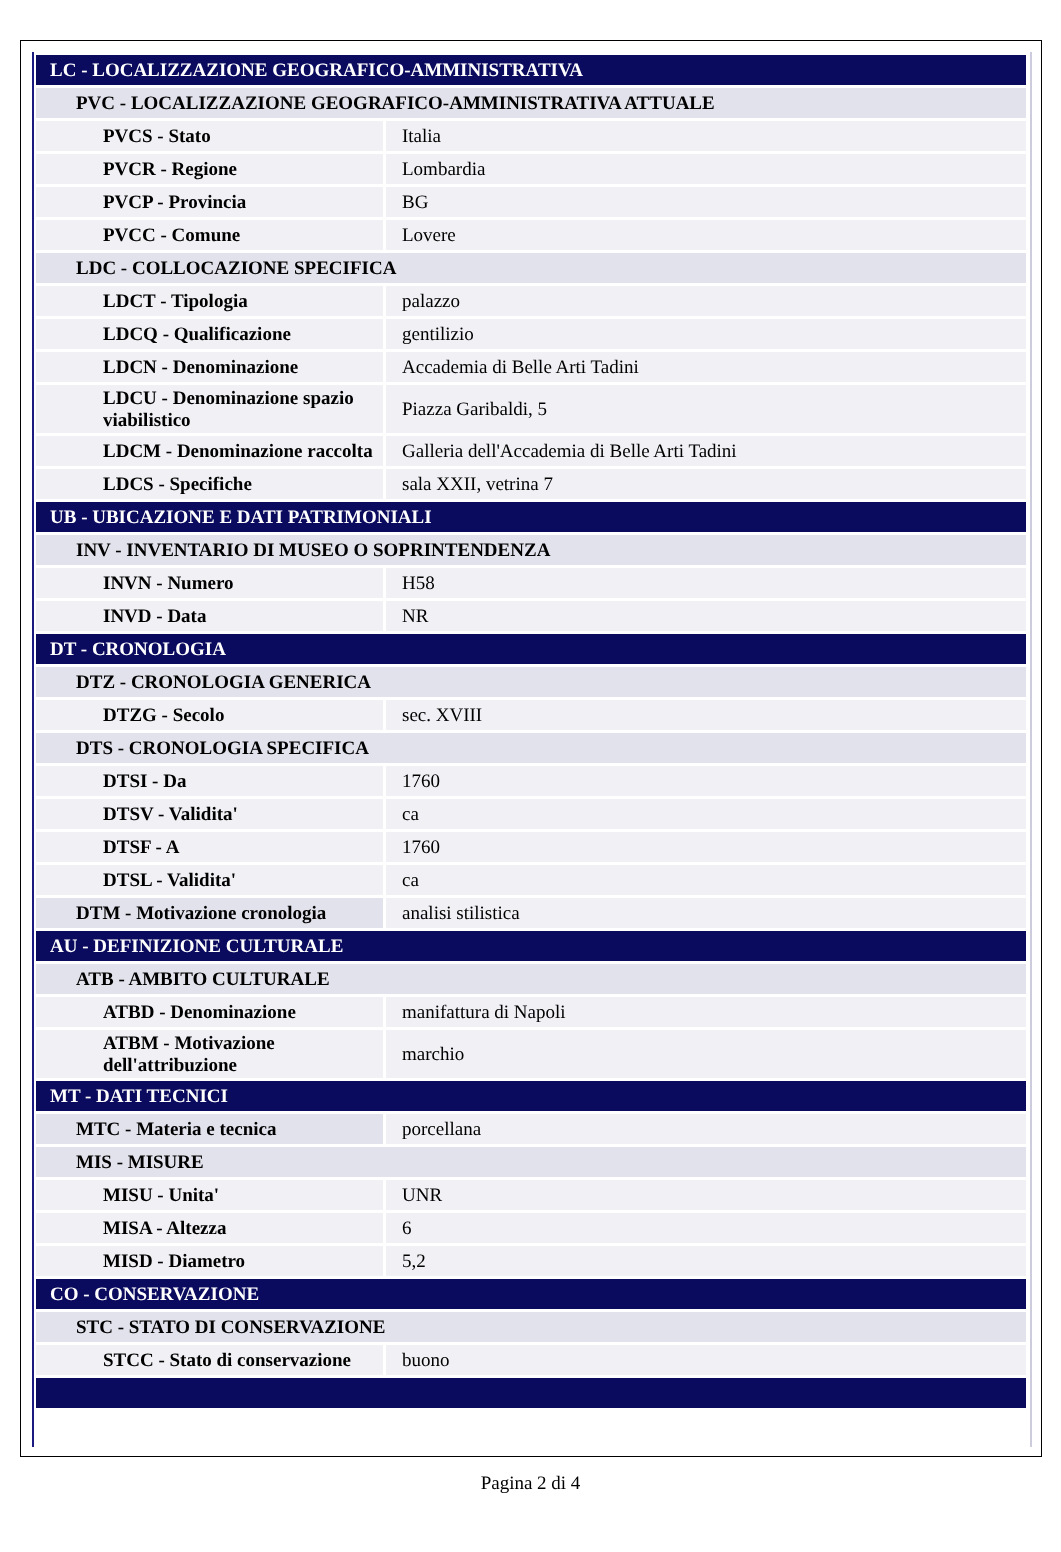| LC - LOCALIZZAZIONE GEOGRAFICO-AMMINISTRATIVA | |
| PVC - LOCALIZZAZIONE GEOGRAFICO-AMMINISTRATIVA ATTUALE | |
| PVCS - Stato | Italia |
| PVCR - Regione | Lombardia |
| PVCP - Provincia | BG |
| PVCC - Comune | Lovere |
| LDC - COLLOCAZIONE SPECIFICA | |
| LDCT - Tipologia | palazzo |
| LDCQ - Qualificazione | gentilizio |
| LDCN - Denominazione | Accademia di Belle Arti Tadini |
| LDCU - Denominazione spazio viabilistico | Piazza Garibaldi, 5 |
| LDCM - Denominazione raccolta | Galleria dell'Accademia di Belle Arti Tadini |
| LDCS - Specifiche | sala XXII, vetrina 7 |
| UB - UBICAZIONE E DATI PATRIMONIALI | |
| INV - INVENTARIO DI MUSEO O SOPRINTENDENZA | |
| INVN - Numero | H58 |
| INVD - Data | NR |
| DT - CRONOLOGIA | |
| DTZ - CRONOLOGIA GENERICA | |
| DTZG - Secolo | sec. XVIII |
| DTS - CRONOLOGIA SPECIFICA | |
| DTSI - Da | 1760 |
| DTSV - Validita' | ca |
| DTSF - A | 1760 |
| DTSL - Validita' | ca |
| DTM - Motivazione cronologia | analisi stilistica |
| AU - DEFINIZIONE CULTURALE | |
| ATB - AMBITO CULTURALE | |
| ATBD - Denominazione | manifattura di Napoli |
| ATBM - Motivazione dell'attribuzione | marchio |
| MT - DATI TECNICI | |
| MTC - Materia e tecnica | porcellana |
| MIS - MISURE | |
| MISU - Unita' | UNR |
| MISA - Altezza | 6 |
| MISD - Diametro | 5,2 |
| CO - CONSERVAZIONE | |
| STC - STATO DI CONSERVAZIONE | |
| STCC - Stato di conservazione | buono |
Pagina 2 di 4